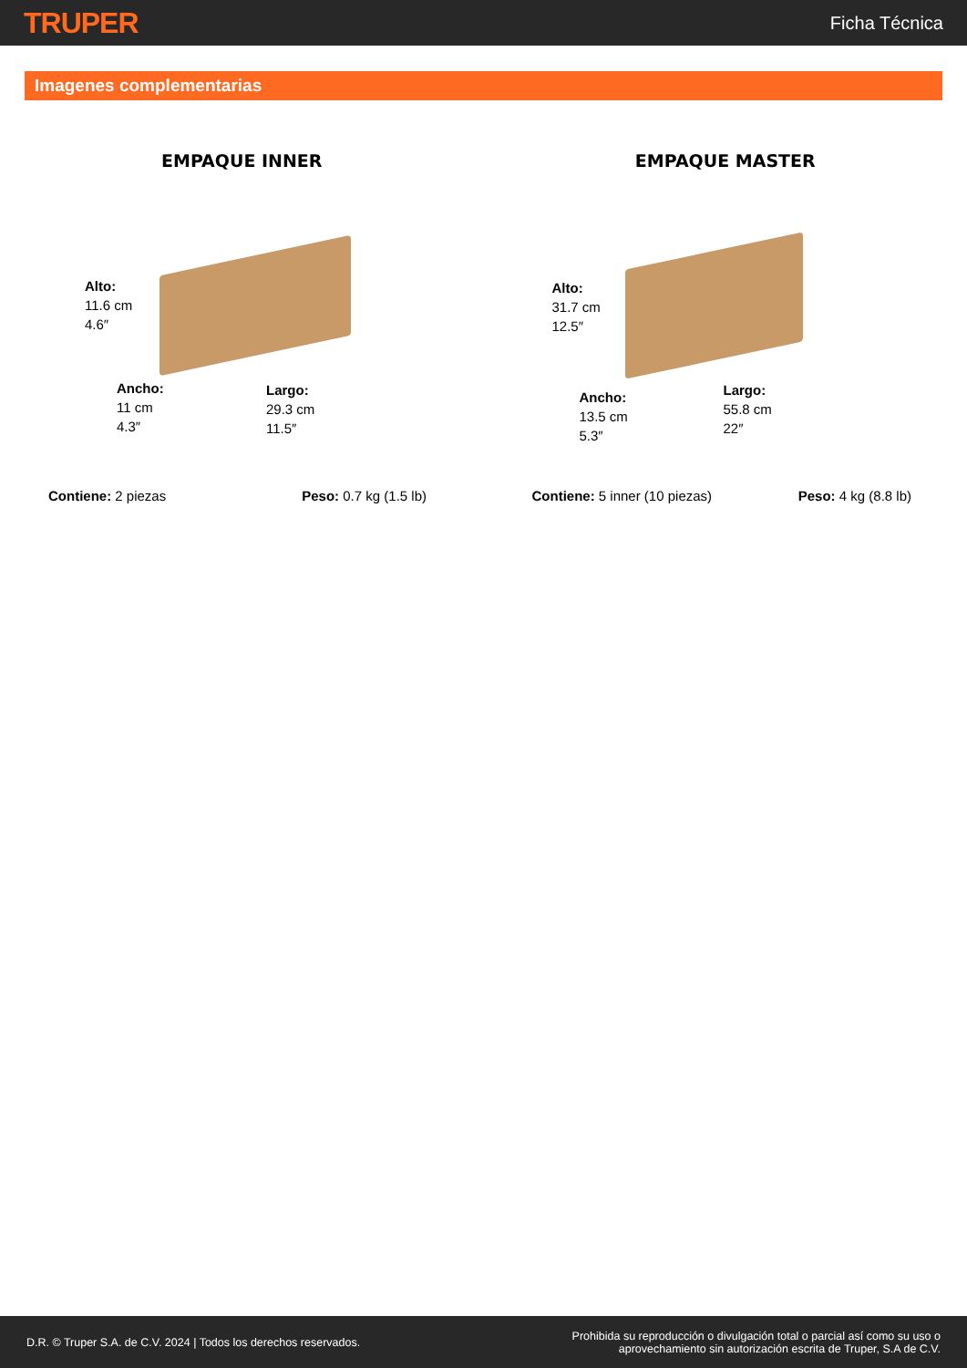TRUPER Ficha Técnica
Imagenes complementarias
EMPAQUE INNER
Alto:
11.6 cm
4.6″
Ancho:
11 cm
4.3″
Largo:
29.3 cm
11.5″
EMPAQUE MASTER
Alto:
31.7 cm
12.5″
Ancho:
13.5 cm
5.3″
Largo:
55.8 cm
22″
Contiene: 2 piezas Peso: 0.7 kg (1.5 lb) Contiene: 5 inner (10 piezas) Peso: 4 kg (8.8 lb)
D.R. © Truper S.A. de C.V. 2024 | Todos los derechos reservados. Prohibida su reproducción o divulgación total o parcial así como su uso o
aprovechamiento sin autorización escrita de Truper, S.A de C.V.